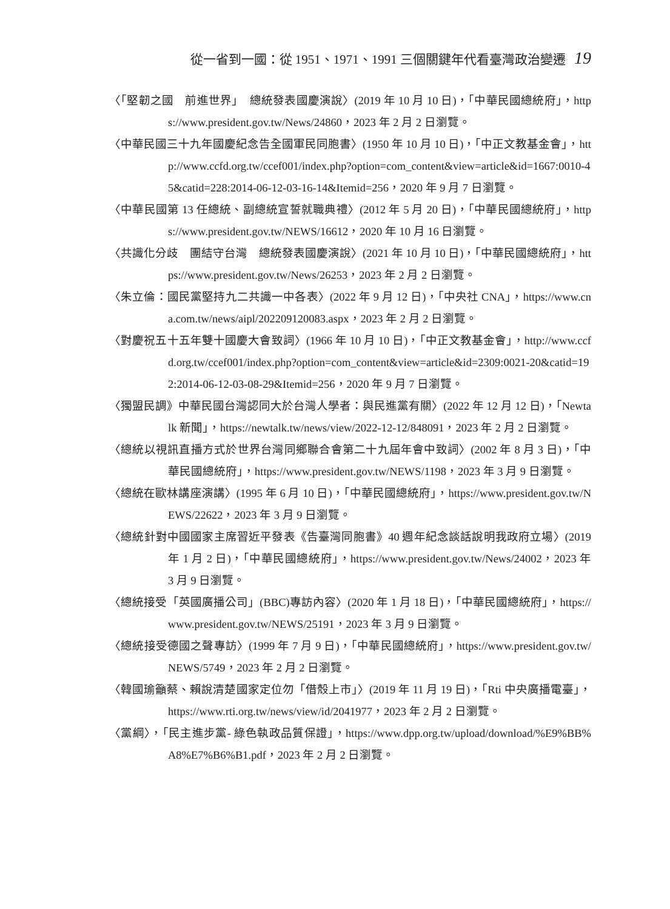從一省到一國：從 1951、1971、1991 三個關鍵年代看臺灣政治變遷 19
〈「堅韌之國　前進世界」　總統發表國慶演說〉(2019 年 10 月 10 日)，「中華民國總統府」，https://www.president.gov.tw/News/24860，2023 年 2 月 2 日瀏覽。
〈中華民國三十九年國慶紀念告全國軍民同胞書〉(1950 年 10 月 10 日)，「中正文教基金會」，http://www.ccfd.org.tw/ccef001/index.php?option=com_content&view=article&id=1667:0010-45&catid=228:2014-06-12-03-16-14&Itemid=256，2020 年 9 月 7 日瀏覽。
〈中華民國第 13 任總統、副總統宣誓就職典禮〉(2012 年 5 月 20 日)，「中華民國總統府」，https://www.president.gov.tw/NEWS/16612，2020 年 10 月 16 日瀏覽。
〈共識化分歧　團結守台灣　總統發表國慶演說〉(2021 年 10 月 10 日)，「中華民國總統府」，https://www.president.gov.tw/News/26253，2023 年 2 月 2 日瀏覽。
〈朱立倫：國民黨堅持九二共識一中各表〉(2022 年 9 月 12 日)，「中央社 CNA」，https://www.cna.com.tw/news/aipl/202209120083.aspx，2023 年 2 月 2 日瀏覽。
〈對慶祝五十五年雙十國慶大會致詞〉(1966 年 10 月 10 日)，「中正文教基金會」，http://www.ccfd.org.tw/ccef001/index.php?option=com_content&view=article&id=2309:0021-20&catid=192:2014-06-12-03-08-29&Itemid=256，2020 年 9 月 7 日瀏覽。
〈獨盟民調》中華民國台灣認同大於台灣人學者：與民進黨有關〉(2022 年 12 月 12 日)，「Newtalk 新聞」，https://newtalk.tw/news/view/2022-12-12/848091，2023 年 2 月 2 日瀏覽。
〈總統以視訊直播方式於世界台灣同鄉聯合會第二十九屆年會中致詞〉(2002 年 8 月 3 日)，「中華民國總統府」，https://www.president.gov.tw/NEWS/1198，2023 年 3 月 9 日瀏覽。
〈總統在歐林講座演講〉(1995 年 6 月 10 日)，「中華民國總統府」，https://www.president.gov.tw/NEWS/22622，2023 年 3 月 9 日瀏覽。
〈總統針對中國國家主席習近平發表《告臺灣同胞書》40 週年紀念談話說明我政府立場〉(2019 年 1 月 2 日)，「中華民國總統府」，https://www.president.gov.tw/News/24002，2023 年 3 月 9 日瀏覽。
〈總統接受「英國廣播公司」(BBC)專訪內容〉(2020 年 1 月 18 日)，「中華民國總統府」，https://www.president.gov.tw/NEWS/25191，2023 年 3 月 9 日瀏覽。
〈總統接受德國之聲專訪〉(1999 年 7 月 9 日)，「中華民國總統府」，https://www.president.gov.tw/NEWS/5749，2023 年 2 月 2 日瀏覽。
〈韓國瑜籲蔡、賴說清楚國家定位勿「借殼上市」〉(2019 年 11 月 19 日)，「Rti 中央廣播電臺」，https://www.rti.org.tw/news/view/id/2041977，2023 年 2 月 2 日瀏覽。
〈黨綱〉，「民主進步黨- 綠色執政品質保證」，https://www.dpp.org.tw/upload/download/%E9%BB%A8%E7%B6%B1.pdf，2023 年 2 月 2 日瀏覽。